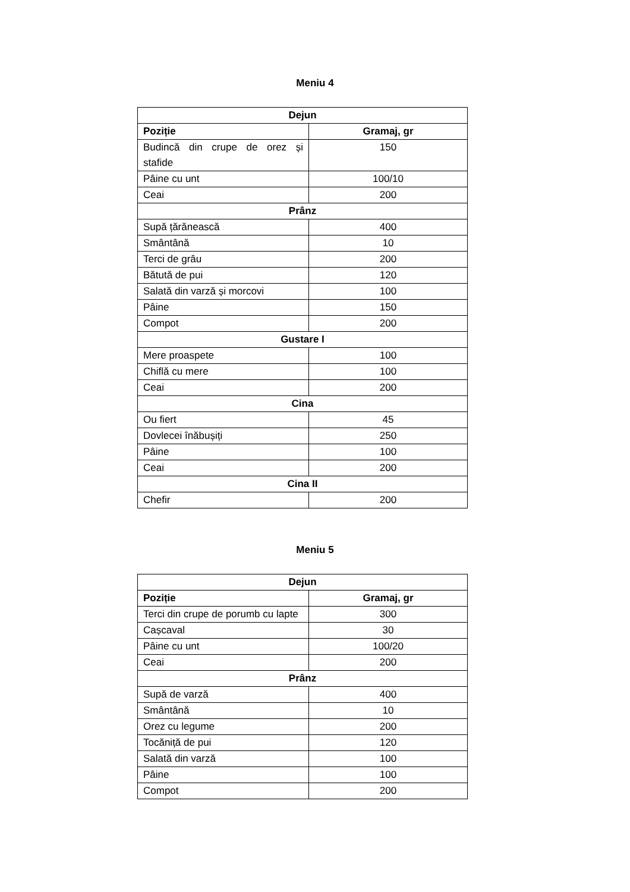Meniu 4
| Dejun | |
| --- | --- |
| Poziție | Gramaj, gr |
| Budincă din crupe de orez și stafide | 150 |
| Pâine cu unt | 100/10 |
| Ceai | 200 |
| Prânz | |
| Supă țărănească | 400 |
| Smântână | 10 |
| Terci de grâu | 200 |
| Bătută de pui | 120 |
| Salată din varză și morcovi | 100 |
| Pâine | 150 |
| Compot | 200 |
| Gustare I | |
| Mere proaspete | 100 |
| Chiflă cu mere | 100 |
| Ceai | 200 |
| Cina | |
| Ou fiert | 45 |
| Dovlecei înăbușiți | 250 |
| Pâine | 100 |
| Ceai | 200 |
| Cina II | |
| Chefir | 200 |
Meniu 5
| Dejun | |
| --- | --- |
| Poziție | Gramaj, gr |
| Terci din crupe de porumb cu lapte | 300 |
| Cașcaval | 30 |
| Pâine cu unt | 100/20 |
| Ceai | 200 |
| Prânz | |
| Supă de varză | 400 |
| Smântână | 10 |
| Orez cu legume | 200 |
| Tocăniță de pui | 120 |
| Salată din varză | 100 |
| Pâine | 100 |
| Compot | 200 |